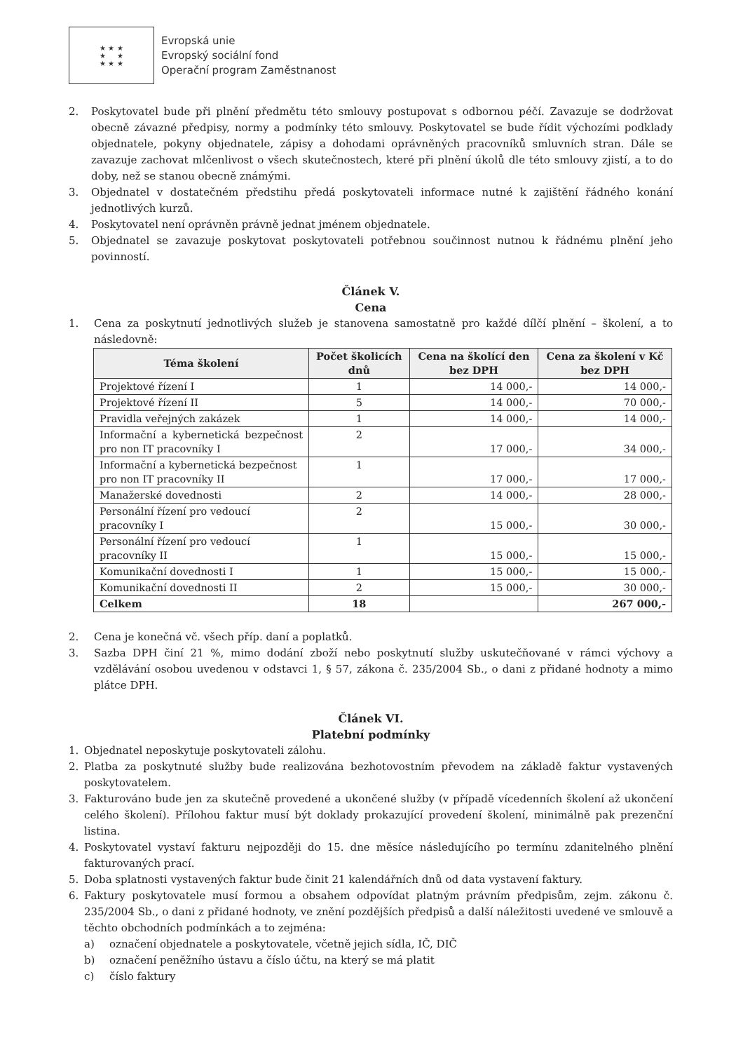★ ★ ★
★ ★
★ ★ ★
Evropská unie
Evropský sociální fond
Operační program Zaměstnanost
2. Poskytovatel bude při plnění předmětu této smlouvy postupovat s odbornou péčí. Zavazuje se dodržovat obecně závazné předpisy, normy a podmínky této smlouvy. Poskytovatel se bude řídit výchozími podklady objednatele, pokyny objednatele, zápisy a dohodami oprávněných pracovníků smluvních stran. Dále se zavazuje zachovat mlčenlivost o všech skutečnostech, které při plnění úkolů dle této smlouvy zjistí, a to do doby, než se stanou obecně známými.
3. Objednatel v dostatečném předstihu předá poskytovateli informace nutné k zajištění řádného konání jednotlivých kurzů.
4. Poskytovatel není oprávněn právně jednat jménem objednatele.
5. Objednatel se zavazuje poskytovat poskytovateli potřebnou součinnost nutnou k řádnému plnění jeho povinností.
Článek V.
Cena
1. Cena za poskytnutí jednotlivých služeb je stanovena samostatně pro každé dílčí plnění – školení, a to následovně:
| Téma školení | Počet školicích dnů | Cena na školící den bez DPH | Cena za školení v Kč bez DPH |
| --- | --- | --- | --- |
| Projektové řízení I | 1 | 14 000,- | 14 000,- |
| Projektové řízení II | 5 | 14 000,- | 70 000,- |
| Pravidla veřejných zakázek | 1 | 14 000,- | 14 000,- |
| Informační a kybernetická bezpečnost pro non IT pracovníky I | 2 | 17 000,- | 34 000,- |
| Informační a kybernetická bezpečnost pro non IT pracovníky II | 1 | 17 000,- | 17 000,- |
| Manažerské dovednosti | 2 | 14 000,- | 28 000,- |
| Personální řízení pro vedoucí pracovníky I | 2 | 15 000,- | 30 000,- |
| Personální řízení pro vedoucí pracovníky II | 1 | 15 000,- | 15 000,- |
| Komunikační dovednosti I | 1 | 15 000,- | 15 000,- |
| Komunikační dovednosti II | 2 | 15 000,- | 30 000,- |
| Celkem | 18 | | 267 000,- |
2. Cena je konečná vč. všech příp. daní a poplatků.
3. Sazba DPH činí 21 %, mimo dodání zboží nebo poskytnutí služby uskutečňované v rámci výchovy a vzdělávání osobou uvedenou v odstavci 1, § 57, zákona č. 235/2004 Sb., o dani z přidané hodnoty a mimo plátce DPH.
Článek VI.
Platební podmínky
1. Objednatel neposkytuje poskytovateli zálohu.
2. Platba za poskytnuté služby bude realizována bezhotovostním převodem na základě faktur vystavených poskytovatelem.
3. Fakturováno bude jen za skutečně provedené a ukončené služby (v případě vícedenních školení až ukončení celého školení). Přílohou faktur musí být doklady prokazující provedení školení, minimálně pak prezenční listina.
4. Poskytovatel vystaví fakturu nejpozději do 15. dne měsíce následujícího po termínu zdanitelného plnění fakturovaných prací.
5. Doba splatnosti vystavených faktur bude činit 21 kalendářních dnů od data vystavení faktury.
6. Faktury poskytovatele musí formou a obsahem odpovídat platným právním předpisům, zejm. zákonu č. 235/2004 Sb., o dani z přidané hodnoty, ve znění pozdějších předpisů a další náležitosti uvedené ve smlouvě a těchto obchodních podmínkách a to zejména:
a) označení objednatele a poskytovatele, včetně jejich sídla, IČ, DIČ
b) označení peněžního ústavu a číslo účtu, na který se má platit
c) číslo faktury